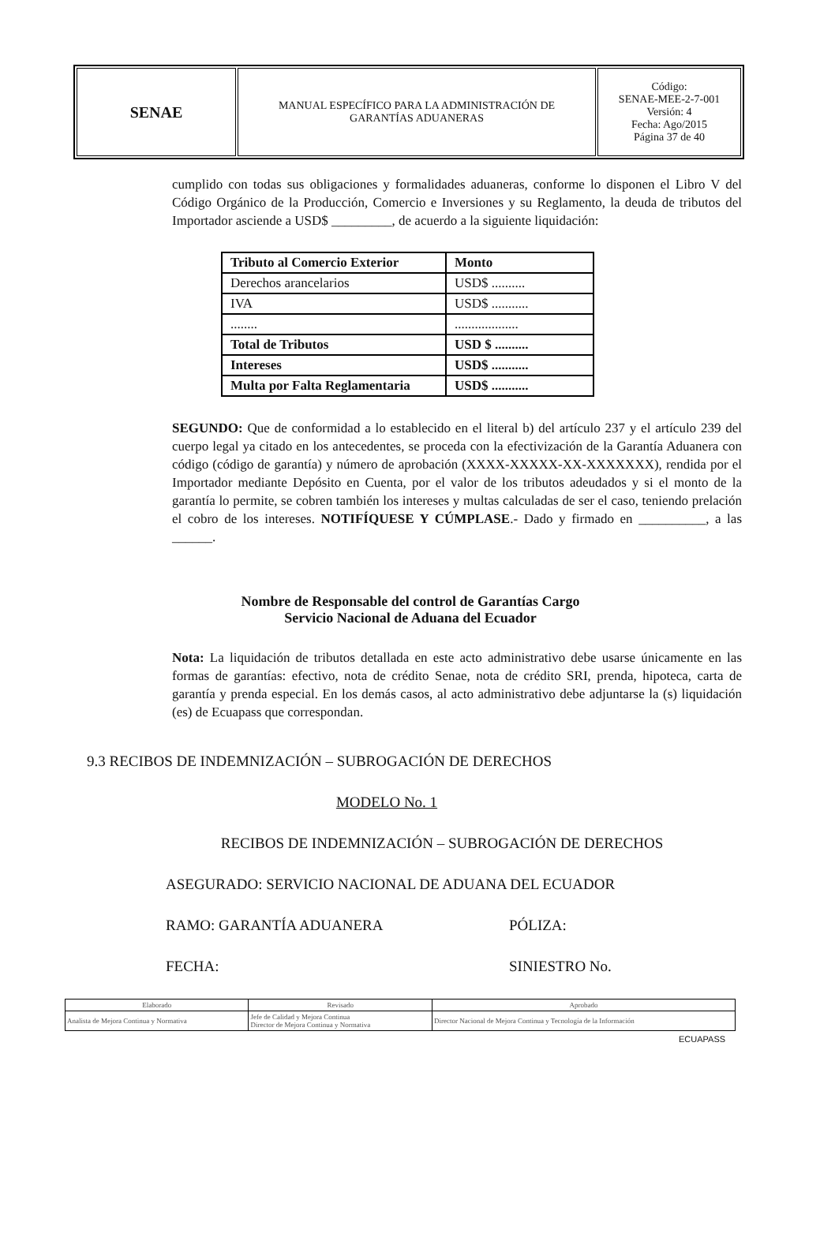| SENAE | MANUAL ESPECÍFICO PARA LA ADMINISTRACIÓN DE GARANTÍAS ADUANERAS | Código: SENAE-MEE-2-7-001 Versión: 4 Fecha: Ago/2015 Página 37 de 40 |
cumplido con todas sus obligaciones y formalidades aduaneras, conforme lo disponen el Libro V del Código Orgánico de la Producción, Comercio e Inversiones y su Reglamento, la deuda de tributos del Importador asciende a USD$ _________, de acuerdo a la siguiente liquidación:
| Tributo al Comercio Exterior | Monto |
| Derechos arancelarios | USD$ .......... |
| IVA | USD$ ........... |
| ........ | ................... |
| Total de Tributos | USD $ .......... |
| Intereses | USD$ ........... |
| Multa por Falta Reglamentaria | USD$ ........... |
SEGUNDO: Que de conformidad a lo establecido en el literal b) del artículo 237 y el artículo 239 del cuerpo legal ya citado en los antecedentes, se proceda con la efectivización de la Garantía Aduanera con código (código de garantía) y número de aprobación (XXXX-XXXXX-XX-XXXXXXX), rendida por el Importador mediante Depósito en Cuenta, por el valor de los tributos adeudados y si el monto de la garantía lo permite, se cobren también los intereses y multas calculadas de ser el caso, teniendo prelación el cobro de los intereses. NOTIFÍQUESE Y CÚMPLASE.- Dado y firmado en __________, a las ______.
Nombre de Responsable del control de Garantías Cargo
Servicio Nacional de Aduana del Ecuador
Nota: La liquidación de tributos detallada en este acto administrativo debe usarse únicamente en las formas de garantías: efectivo, nota de crédito Senae, nota de crédito SRI, prenda, hipoteca, carta de garantía y prenda especial. En los demás casos, al acto administrativo debe adjuntarse la (s) liquidación (es) de Ecuapass que correspondan.
9.3 RECIBOS DE INDEMNIZACIÓN – SUBROGACIÓN DE DERECHOS
MODELO No. 1
RECIBOS DE INDEMNIZACIÓN – SUBROGACIÓN DE DERECHOS
ASEGURADO: SERVICIO NACIONAL DE ADUANA DEL ECUADOR
RAMO: GARANTÍA ADUANERA PÓLIZA:
FECHA: SINIESTRO No.
| Elaborado | Revisado | Aprobado |
| Analista de Mejora Continua y Normativa | Jefe de Calidad y Mejora Continua Director de Mejora Continua y Normativa | Director Nacional de Mejora Continua y Tecnología de la Información |
ECUAPASS